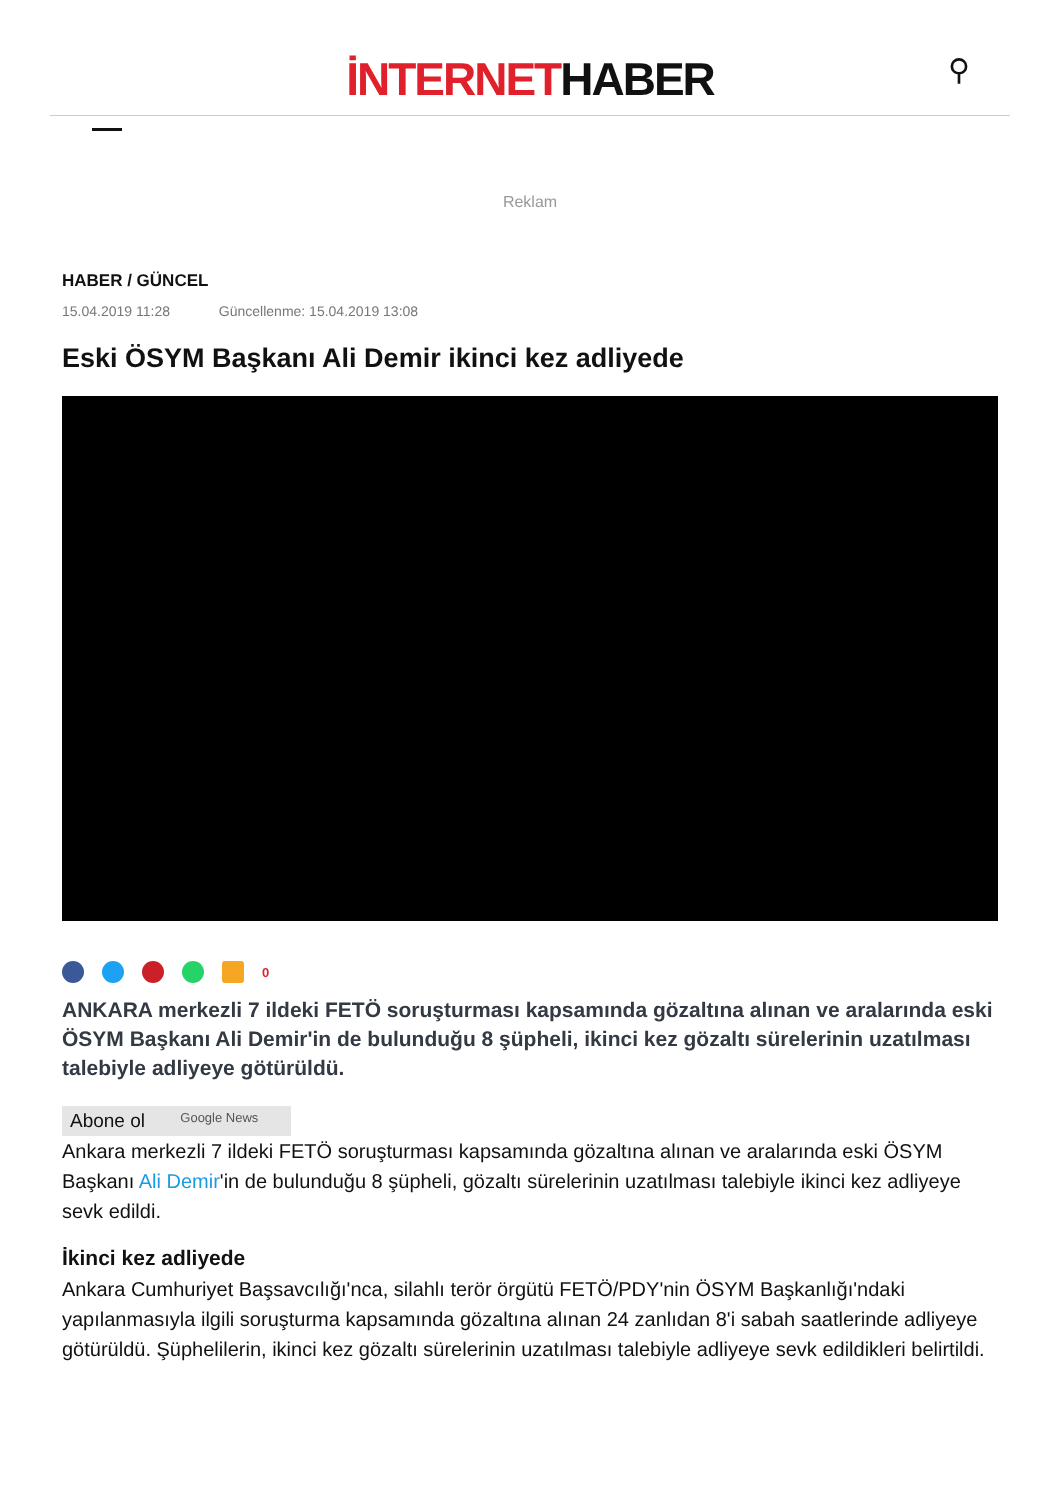İNTERNETHABER
⚲
Reklam
HABER / GÜNCEL
15.04.2019 11:28 Güncellenme: 15.04.2019 13:08
Eski ÖSYM Başkanı Ali Demir ikinci kez adliyede
0
ANKARA merkezli 7 ildeki FETÖ soruşturması kapsamında gözaltına alınan ve aralarında eski ÖSYM Başkanı Ali Demir'in de bulunduğu 8 şüpheli, ikinci kez gözaltı sürelerinin uzatılması talebiyle adliyeye götürüldü.
Abone ol Google News
Ankara merkezli 7 ildeki FETÖ soruşturması kapsamında gözaltına alınan ve aralarında eski ÖSYM Başkanı Ali Demir'in de bulunduğu 8 şüpheli, gözaltı sürelerinin uzatılması talebiyle ikinci kez adliyeye sevk edildi.
İkinci kez adliyede
Ankara Cumhuriyet Başsavcılığı'nca, silahlı terör örgütü FETÖ/PDY'nin ÖSYM Başkanlığı'ndaki yapılanmasıyla ilgili soruşturma kapsamında gözaltına alınan 24 zanlıdan 8'i sabah saatlerinde adliyeye götürüldü. Şüphelilerin, ikinci kez gözaltı sürelerinin uzatılması talebiyle adliyeye sevk edildikleri belirtildi.